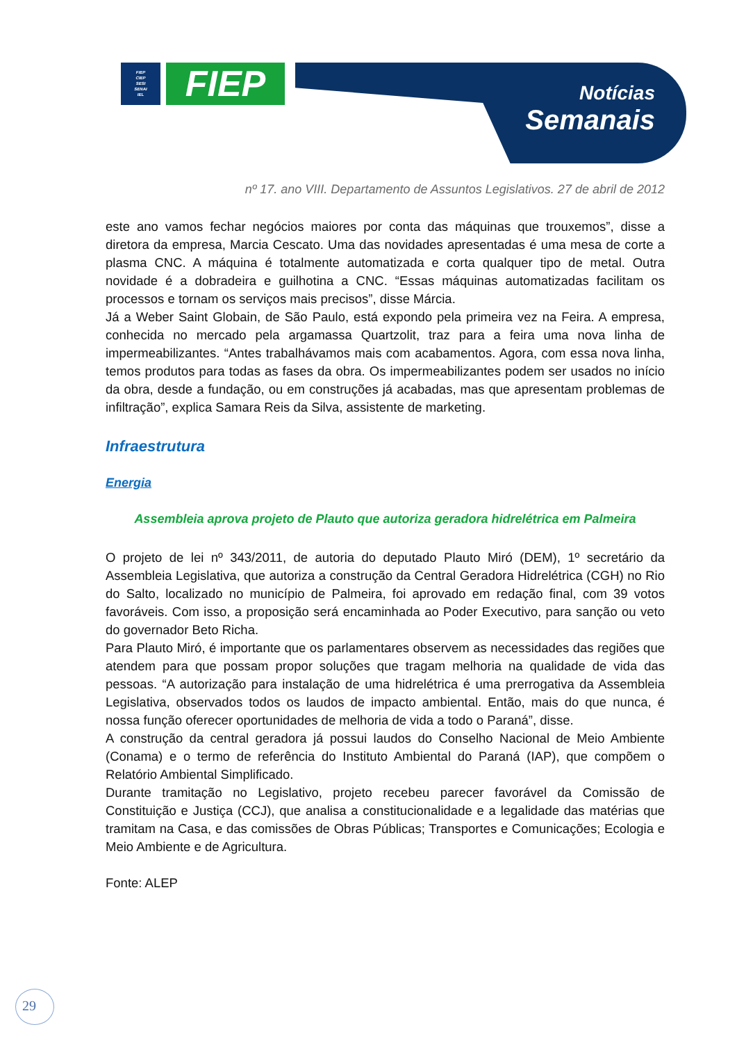FIEP
CIEP
SESI
SENAI
IEL
FIEP
Notícias
Semanais
nº 17. ano VIII. Departamento de Assuntos Legislativos. 27 de abril de 2012
este ano vamos fechar negócios maiores por conta das máquinas que trouxemos”, disse a diretora da empresa, Marcia Cescato. Uma das novidades apresentadas é uma mesa de corte a plasma CNC. A máquina é totalmente automatizada e corta qualquer tipo de metal. Outra novidade é a dobradeira e guilhotina a CNC. “Essas máquinas automatizadas facilitam os processos e tornam os serviços mais precisos”, disse Márcia.
Já a Weber Saint Globain, de São Paulo, está expondo pela primeira vez na Feira. A empresa, conhecida no mercado pela argamassa Quartzolit, traz para a feira uma nova linha de impermeabilizantes. “Antes trabalhávamos mais com acabamentos. Agora, com essa nova linha, temos produtos para todas as fases da obra. Os impermeabilizantes podem ser usados no início da obra, desde a fundação, ou em construções já acabadas, mas que apresentam problemas de infiltração”, explica Samara Reis da Silva, assistente de marketing.
Infraestrutura
Energia
Assembleia aprova projeto de Plauto que autoriza geradora hidrelétrica em Palmeira
O projeto de lei nº 343/2011, de autoria do deputado Plauto Miró (DEM), 1º secretário da Assembleia Legislativa, que autoriza a construção da Central Geradora Hidrelétrica (CGH) no Rio do Salto, localizado no município de Palmeira, foi aprovado em redação final, com 39 votos favoráveis. Com isso, a proposição será encaminhada ao Poder Executivo, para sanção ou veto do governador Beto Richa.
Para Plauto Miró, é importante que os parlamentares observem as necessidades das regiões que atendem para que possam propor soluções que tragam melhoria na qualidade de vida das pessoas. “A autorização para instalação de uma hidrelétrica é uma prerrogativa da Assembleia Legislativa, observados todos os laudos de impacto ambiental. Então, mais do que nunca, é nossa função oferecer oportunidades de melhoria de vida a todo o Paraná”, disse.
A construção da central geradora já possui laudos do Conselho Nacional de Meio Ambiente (Conama) e o termo de referência do Instituto Ambiental do Paraná (IAP), que compõem o Relatório Ambiental Simplificado.
Durante tramitação no Legislativo, projeto recebeu parecer favorável da Comissão de Constituição e Justiça (CCJ), que analisa a constitucionalidade e a legalidade das matérias que tramitam na Casa, e das comissões de Obras Públicas; Transportes e Comunicações; Ecologia e Meio Ambiente e de Agricultura.
Fonte: ALEP
29